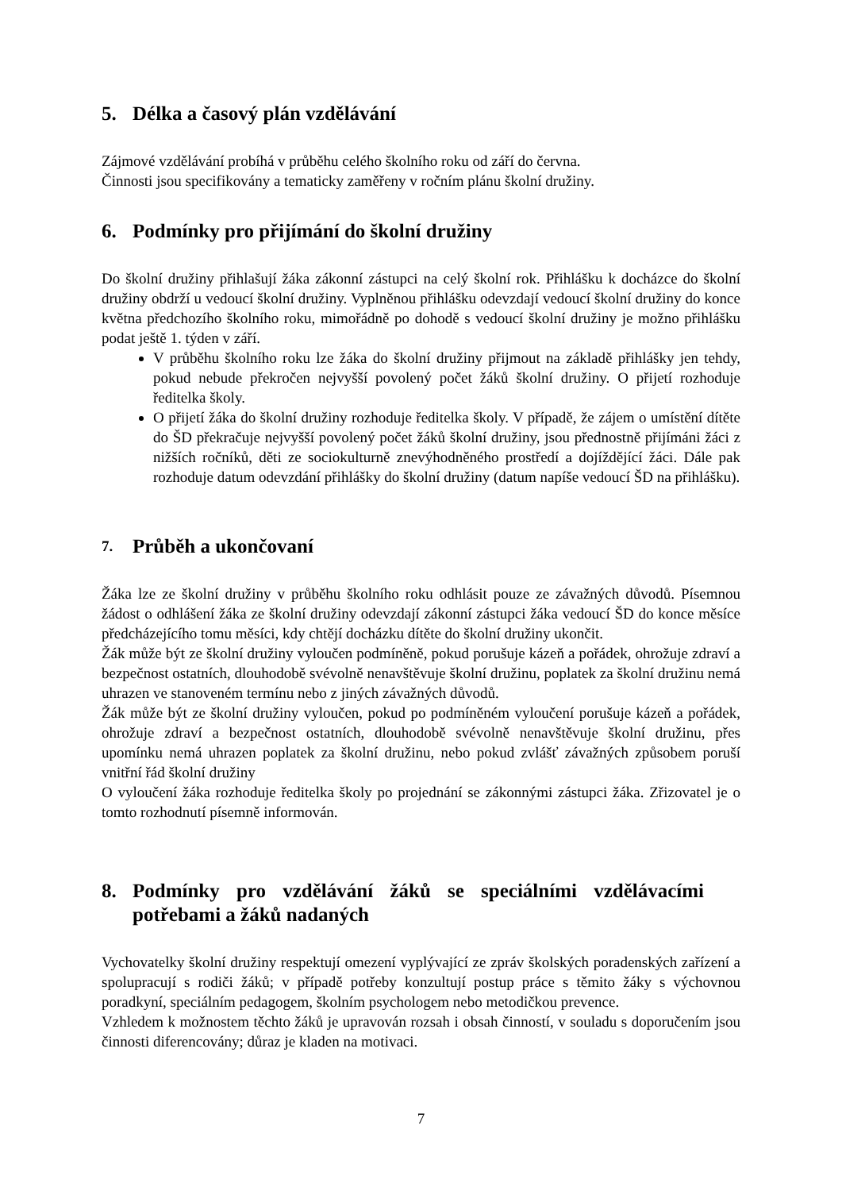5. Délka a časový plán vzdělávání
Zájmové vzdělávání probíhá v průběhu celého školního roku od září do června.
Činnosti jsou specifikovány a tematicky zaměřeny v ročním plánu školní družiny.
6. Podmínky pro přijímání do školní družiny
Do školní družiny přihlašují žáka zákonní zástupci na celý školní rok. Přihlášku k docházce do školní družiny obdrží u vedoucí školní družiny. Vyplněnou přihlášku odevzdají vedoucí školní družiny do konce května předchozího školního roku, mimořádně po dohodě s vedoucí školní družiny je možno přihlášku podat ještě 1. týden v září.
V průběhu školního roku lze žáka do školní družiny přijmout na základě přihlášky jen tehdy, pokud nebude překročen nejvyšší povolený počet žáků školní družiny. O přijetí rozhoduje ředitelka školy.
O přijetí žáka do školní družiny rozhoduje ředitelka školy. V případě, že zájem o umístění dítěte do ŠD překračuje nejvyšší povolený počet žáků školní družiny, jsou přednostně přijímáni žáci z nižších ročníků, děti ze sociokulturně znevýhodněného prostředí a dojíždějící žáci. Dále pak rozhoduje datum odevzdání přihlášky do školní družiny (datum napíše vedoucí ŠD na přihlášku).
7. Průběh a ukončovaní
Žáka lze ze školní družiny v průběhu školního roku odhlásit pouze ze závažných důvodů. Písemnou žádost o odhlášení žáka ze školní družiny odevzdají zákonní zástupci žáka vedoucí ŠD do konce měsíce předcházejícího tomu měsíci, kdy chtějí docházku dítěte do školní družiny ukončit.
Žák může být ze školní družiny vyloučen podmíněně, pokud porušuje kázeň a pořádek, ohrožuje zdraví a bezpečnost ostatních, dlouhodobě svévolně nenavštěvuje školní družinu, poplatek za školní družinu nemá uhrazen ve stanoveném termínu nebo z jiných závažných důvodů.
Žák může být ze školní družiny vyloučen, pokud po podmíněném vyloučení porušuje kázeň a pořádek, ohrožuje zdraví a bezpečnost ostatních, dlouhodobě svévolně nenavštěvuje školní družinu, přes upomínku nemá uhrazen poplatek za školní družinu, nebo pokud zvlášť závažných způsobem poruší vnitřní řád školní družiny
O vyloučení žáka rozhoduje ředitelka školy po projednání se zákonnými zástupci žáka. Zřizovatel je o tomto rozhodnutí písemně informován.
8. Podmínky pro vzdělávání žáků se speciálními vzdělávacími potřebami a žáků nadaných
Vychovatelky školní družiny respektují omezení vyplývající ze zpráv školských poradenských zařízení a spolupracují s rodiči žáků; v případě potřeby konzultují postup práce s těmito žáky s výchovnou poradkyní, speciálním pedagogem, školním psychologem nebo metodičkou prevence.
Vzhledem k možnostem těchto žáků je upravován rozsah i obsah činností, v souladu s doporučením jsou činnosti diferencovány; důraz je kladen na motivaci.
7